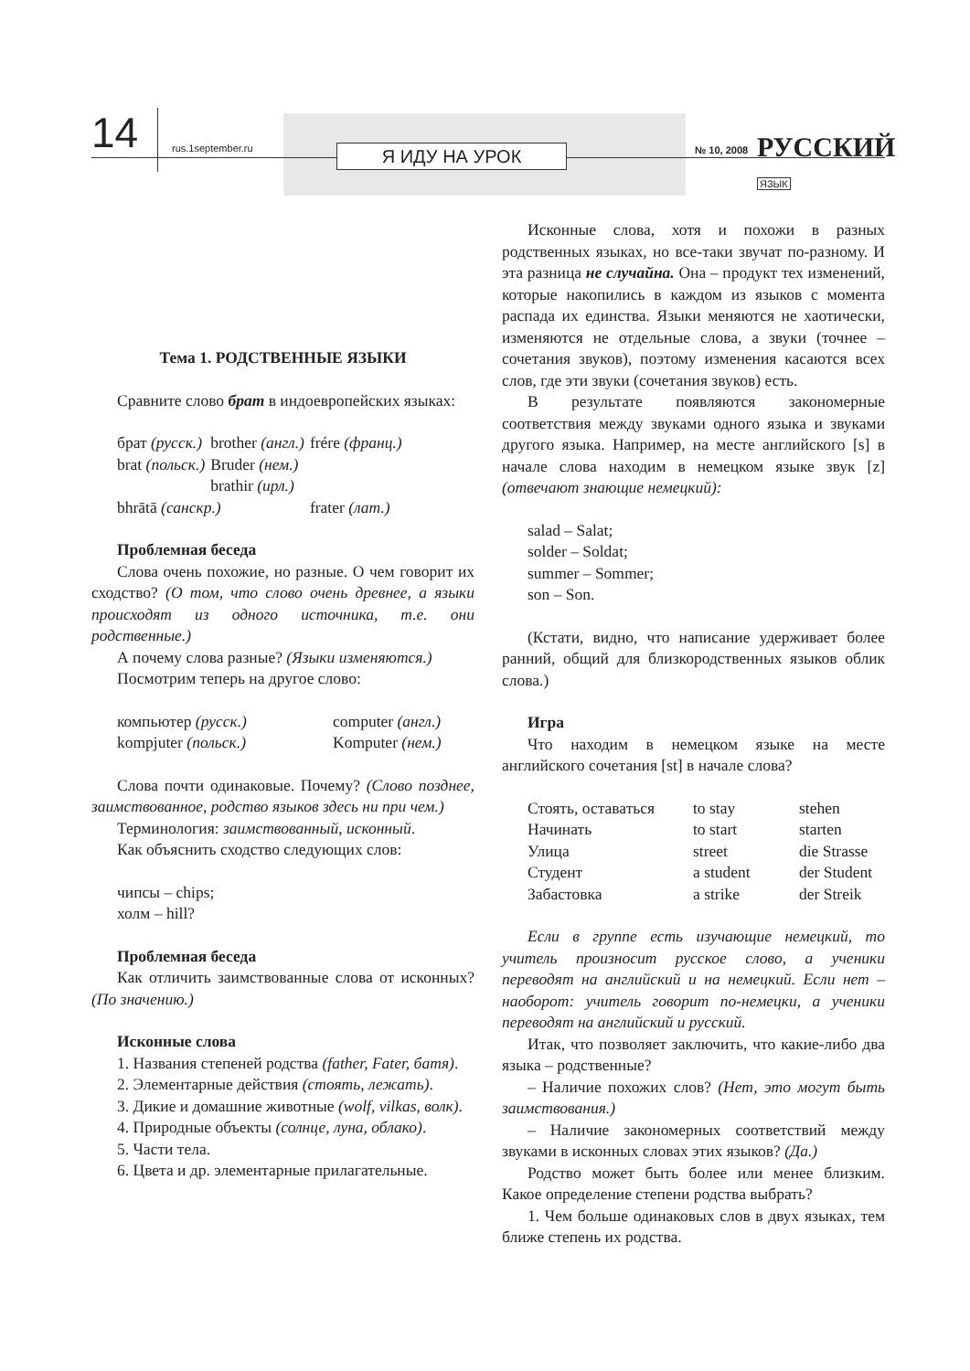14 rus.1september.ru Я ИДУ НА УРОК № 10, 2008 РУССКИЙ ЯЗЫК
Тема 1. РОДСТВЕННЫЕ ЯЗЫКИ
Сравните слово брат в индоевропейских языках:
| брат (русск.) | brother (англ.) | frére (франц.) |
| brat (польск.) | Bruder (нем.) | |
| | brathir (ирл.) | |
| bhrātā (санскр.) | | frater (лат.) |
Проблемная беседа
Слова очень похожие, но разные. О чем говорит их сходство? (О том, что слово очень древнее, а языки происходят из одного источника, т.е. они родственные.)
А почему слова разные? (Языки изменяются.)
Посмотрим теперь на другое слово:
| компьютер (русск.) | computer (англ.) |
| kompjuter (польск.) | Komputer (нем.) |
Слова почти одинаковые. Почему? (Слово позднее, заимствованное, родство языков здесь ни при чем.)
Терминология: заимствованный, исконный.
Как объяснить сходство следующих слов:
чипсы – chips;
холм – hill?
Проблемная беседа
Как отличить заимствованные слова от исконных? (По значению.)
Исконные слова
1. Названия степеней родства (father, Fater, батя).
2. Элементарные действия (стоять, лежать).
3. Дикие и домашние животные (wolf, vilkas, волк).
4. Природные объекты (солнце, луна, облако).
5. Части тела.
6. Цвета и др. элементарные прилагательные.
Исконные слова, хотя и похожи в разных родственных языках, но все-таки звучат по-разному. И эта разница не случайна. Она – продукт тех изменений, которые накопились в каждом из языков с момента распада их единства. Языки меняются не хаотически, изменяются не отдельные слова, а звуки (точнее – сочетания звуков), поэтому изменения касаются всех слов, где эти звуки (сочетания звуков) есть.
В результате появляются закономерные соответствия между звуками одного языка и звуками другого языка. Например, на месте английского [s] в начале слова находим в немецком языке звук [z] (отвечают знающие немецкий):
salad – Salat;
solder – Soldat;
summer – Sommer;
son – Son.
(Кстати, видно, что написание удерживает более ранний, общий для близкородственных языков облик слова.)
Игра
Что находим в немецком языке на месте английского сочетания [st] в начале слова?
| Стоять, оставаться | to stay | stehen |
| Начинать | to start | starten |
| Улица | street | die Strasse |
| Студент | a student | der Student |
| Забастовка | a strike | der Streik |
Если в группе есть изучающие немецкий, то учитель произносит русское слово, а ученики переводят на английский и на немецкий. Если нет – наоборот: учитель говорит по-немецки, а ученики переводят на английский и русский.
Итак, что позволяет заключить, что какие-либо два языка – родственные?
– Наличие похожих слов? (Нет, это могут быть заимствования.)
– Наличие закономерных соответствий между звуками в исконных словах этих языков? (Да.)
Родство может быть более или менее близким. Какое определение степени родства выбрать?
1. Чем больше одинаковых слов в двух языках, тем ближе степень их родства.